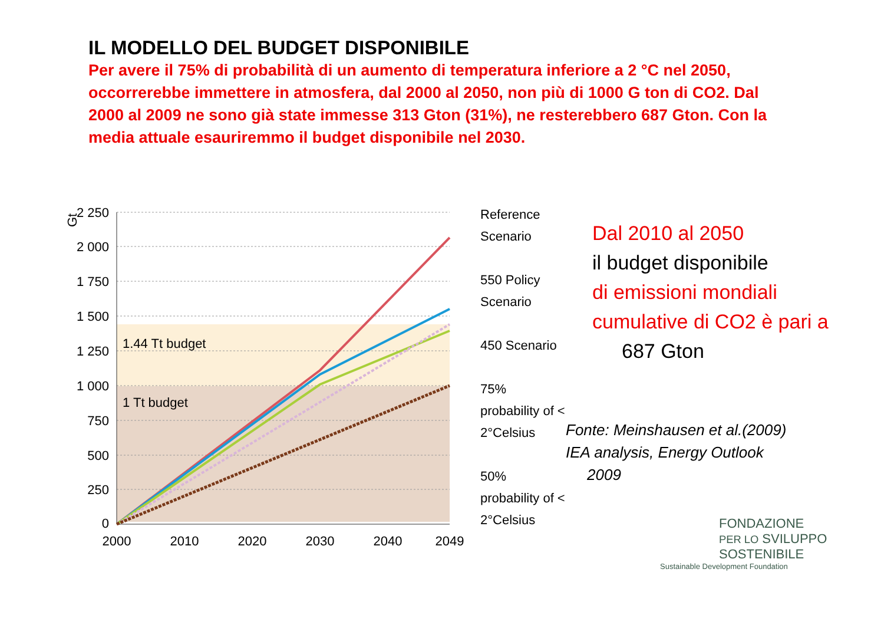IL MODELLO DEL BUDGET DISPONIBILE
Per avere il 75% di probabilità di un aumento di temperatura inferiore a 2 °C nel 2050, occorrerebbe immettere in atmosfera, dal 2000 al 2050, non più di 1000 G ton di CO2. Dal 2000 al 2009 ne sono già state immesse 313 Gton (31%), ne resterebbero 687 Gton. Con la media attuale esauriremmo il budget disponibile nel 2030.
Gt
2 250
2 000
1 750
1 500
1 250
1 000
750
500
250
0
2000
2010
2020
2030
2040
2049
1.44 Tt budget
1 Tt budget
Reference Scenario
550 Policy Scenario
450 Scenario
75% probability of < 2°Celsius
50% probability of < 2°Celsius
Dal 2010 al 2050
il budget disponibile
di emissioni mondiali cumulative di CO2 è pari a
687 Gton
Fonte: Meinshausen et al.(2009)
IEA analysis, Energy Outlook
2009
FONDAZIONE
PER LO SVILUPPO
SOSTENIBILE
Sustainable Development Foundation